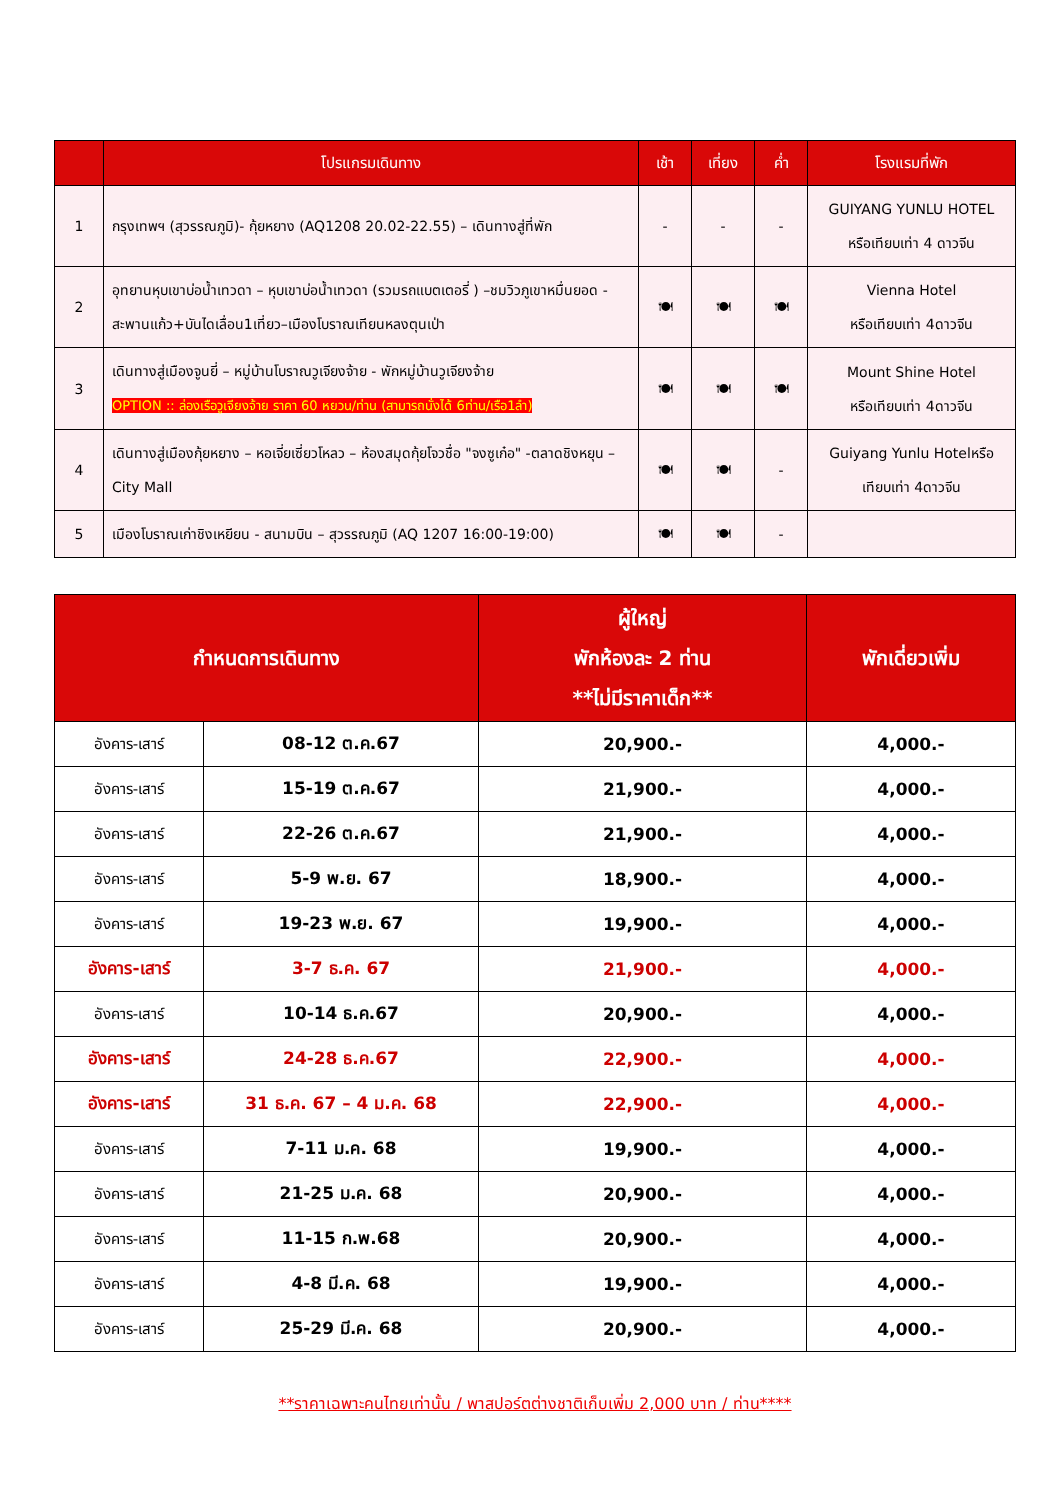| | โปรแกรมเดินทาง | เช้า | เที่ยง | ค่ำ | โรงแรมที่พัก |
| --- | --- | --- | --- | --- | --- |
| 1 | กรุงเทพฯ (สุวรรณภูมิ)- กุ้ยหยาง (AQ1208 20.02-22.55) – เดินทางสู่ที่พัก | - | - | - | GUIYANG YUNLU HOTEL หรือเทียบเท่า 4 ดาวจีน |
| 2 | อุทยานหุบเขาบ่อน้ำเทวดา – หุบเขาบ่อน้ำเทวดา (รวมรถแบตเตอรี่ ) –ชมวิวภูเขาหมื่นยอด - สะพานแก้ว+บันไดเลื่อน1เที่ยว–เมืองโบราณเทียนหลงตุนเป่า | 🍽 | 🍽 | 🍽 | Vienna Hotel หรือเทียบเท่า 4ดาวจีน |
| 3 | เดินทางสู่เมืองจูนยี่ – หมู่บ้านโบราณวูเจียงจ้าย - พักหมู่บ้านวูเจียงจ้าย OPTION :: ล่องเรือวูเจียงจ้าย ราคา 60 หยวน/ท่าน (สามารถนั่งได้ 6ท่าน/เรือ1ลำ) | 🍽 | 🍽 | 🍽 | Mount Shine Hotel หรือเทียบเท่า 4ดาวจีน |
| 4 | เดินทางสู่เมืองกุ้ยหยาง – หอเจี่ยเซี่ยวโหลว – ห้องสมุดกุ้ยโจวชื่อ "จงซูเก๋อ" -ตลาดชิงหยุน – City Mall | 🍽 | 🍽 | - | Guiyang Yunlu Hotelหรือ เทียบเท่า 4ดาวจีน |
| 5 | เมืองโบราณเก่าชิงเหยียน - สนามบิน – สุวรรณภูมิ (AQ 1207 16:00-19:00) | 🍽 | 🍽 | - | |
| กำหนดการเดินทาง | | ผู้ใหญ่ พักห้องละ 2 ท่าน **ไม่มีราคาเด็ก** | พักเดี่ยวเพิ่ม |
| --- | --- | --- | --- |
| อังคาร-เสาร์ | 08-12 ต.ค.67 | 20,900.- | 4,000.- |
| อังคาร-เสาร์ | 15-19 ต.ค.67 | 21,900.- | 4,000.- |
| อังคาร-เสาร์ | 22-26 ต.ค.67 | 21,900.- | 4,000.- |
| อังคาร-เสาร์ | 5-9 พ.ย. 67 | 18,900.- | 4,000.- |
| อังคาร-เสาร์ | 19-23 พ.ย. 67 | 19,900.- | 4,000.- |
| อังคาร-เสาร์ | 3-7 ธ.ค. 67 | 21,900.- | 4,000.- |
| อังคาร-เสาร์ | 10-14 ธ.ค.67 | 20,900.- | 4,000.- |
| อังคาร-เสาร์ | 24-28 ธ.ค.67 | 22,900.- | 4,000.- |
| อังคาร-เสาร์ | 31 ธ.ค. 67 – 4 ม.ค. 68 | 22,900.- | 4,000.- |
| อังคาร-เสาร์ | 7-11 ม.ค. 68 | 19,900.- | 4,000.- |
| อังคาร-เสาร์ | 21-25 ม.ค. 68 | 20,900.- | 4,000.- |
| อังคาร-เสาร์ | 11-15 ก.พ.68 | 20,900.- | 4,000.- |
| อังคาร-เสาร์ | 4-8 มี.ค. 68 | 19,900.- | 4,000.- |
| อังคาร-เสาร์ | 25-29 มี.ค. 68 | 20,900.- | 4,000.- |
**ราคาเฉพาะคนไทยเท่านั้น / พาสปอร์ตต่างชาติเก็บเพิ่ม 2,000 บาท / ท่าน****